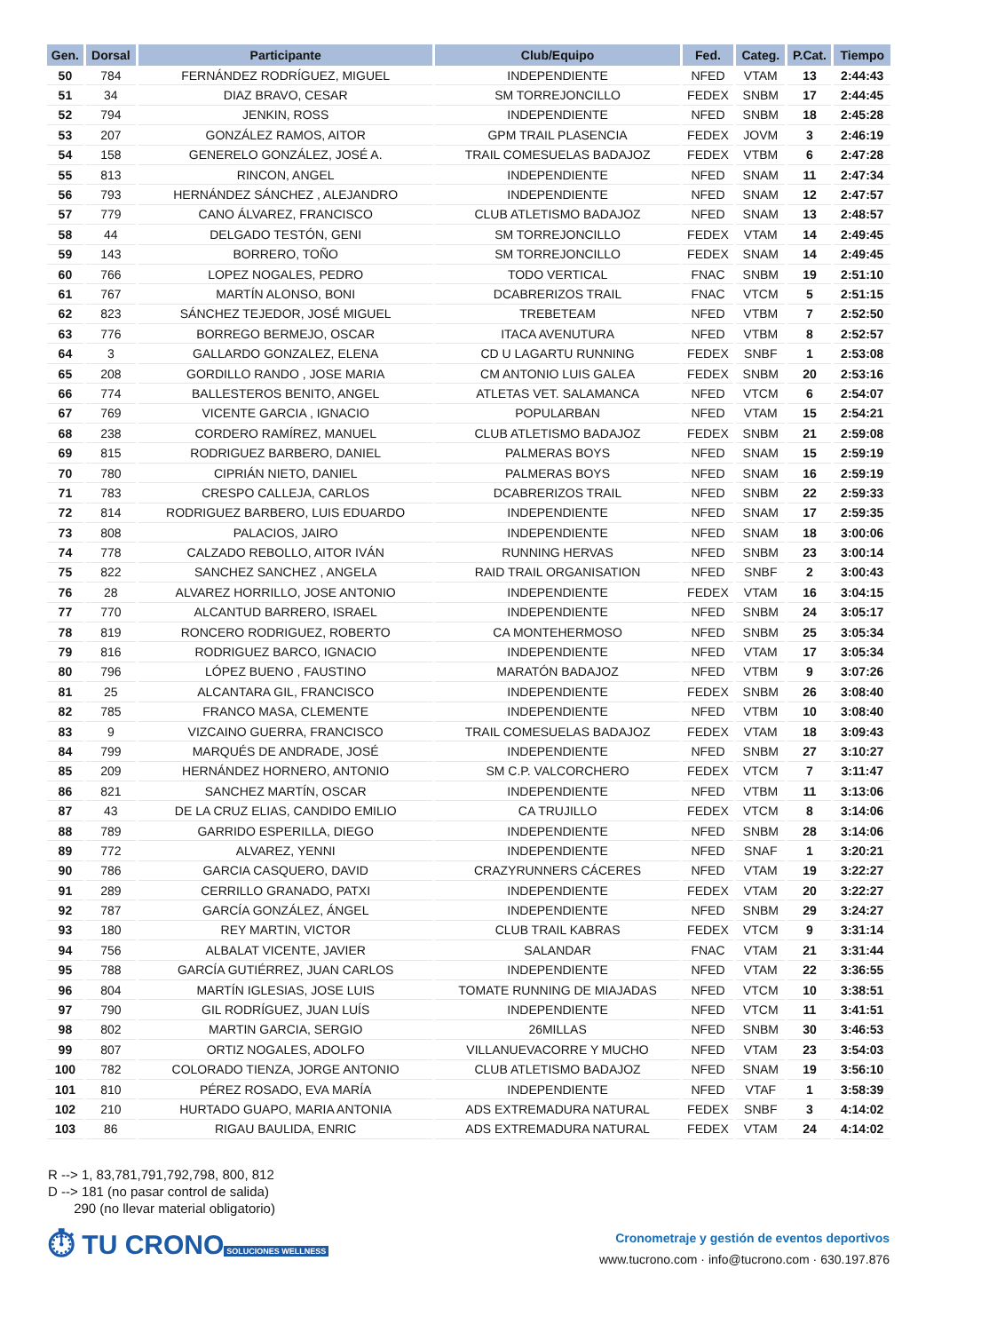| Gen. | Dorsal | Participante | Club/Equipo | Fed. | Categ. | P.Cat. | Tiempo |
| --- | --- | --- | --- | --- | --- | --- | --- |
| 50 | 784 | FERNÁNDEZ RODRÍGUEZ, MIGUEL | INDEPENDIENTE | NFED | VTAM | 13 | 2:44:43 |
| 51 | 34 | DIAZ BRAVO, CESAR | SM TORREJONCILLO | FEDEX | SNBM | 17 | 2:44:45 |
| 52 | 794 | JENKIN, ROSS | INDEPENDIENTE | NFED | SNBM | 18 | 2:45:28 |
| 53 | 207 | GONZÁLEZ RAMOS, AITOR | GPM TRAIL PLASENCIA | FEDEX | JOVM | 3 | 2:46:19 |
| 54 | 158 | GENERELO GONZÁLEZ, JOSÉ A. | TRAIL COMESUELAS BADAJOZ | FEDEX | VTBM | 6 | 2:47:28 |
| 55 | 813 | RINCON, ANGEL | INDEPENDIENTE | NFED | SNAM | 11 | 2:47:34 |
| 56 | 793 | HERNÁNDEZ SÁNCHEZ , ALEJANDRO | INDEPENDIENTE | NFED | SNAM | 12 | 2:47:57 |
| 57 | 779 | CANO ÁLVAREZ, FRANCISCO | CLUB ATLETISMO BADAJOZ | NFED | SNAM | 13 | 2:48:57 |
| 58 | 44 | DELGADO TESTÓN, GENI | SM TORREJONCILLO | FEDEX | VTAM | 14 | 2:49:45 |
| 59 | 143 | BORRERO, TOÑO | SM TORREJONCILLO | FEDEX | SNAM | 14 | 2:49:45 |
| 60 | 766 | LOPEZ NOGALES, PEDRO | TODO VERTICAL | FNAC | SNBM | 19 | 2:51:10 |
| 61 | 767 | MARTÍN ALONSO, BONI | DCABRERIZOS TRAIL | FNAC | VTCM | 5 | 2:51:15 |
| 62 | 823 | SÁNCHEZ TEJEDOR, JOSÉ MIGUEL | TREBETEAM | NFED | VTBM | 7 | 2:52:50 |
| 63 | 776 | BORREGO BERMEJO, OSCAR | ITACA AVENUTURA | NFED | VTBM | 8 | 2:52:57 |
| 64 | 3 | GALLARDO GONZALEZ, ELENA | CD U LAGARTU RUNNING | FEDEX | SNBF | 1 | 2:53:08 |
| 65 | 208 | GORDILLO RANDO , JOSE MARIA | CM ANTONIO LUIS GALEA | FEDEX | SNBM | 20 | 2:53:16 |
| 66 | 774 | BALLESTEROS BENITO, ANGEL | ATLETAS VET. SALAMANCA | NFED | VTCM | 6 | 2:54:07 |
| 67 | 769 | VICENTE GARCIA , IGNACIO | POPULARBAN | NFED | VTAM | 15 | 2:54:21 |
| 68 | 238 | CORDERO RAMÍREZ, MANUEL | CLUB ATLETISMO BADAJOZ | FEDEX | SNBM | 21 | 2:59:08 |
| 69 | 815 | RODRIGUEZ BARBERO, DANIEL | PALMERAS BOYS | NFED | SNAM | 15 | 2:59:19 |
| 70 | 780 | CIPRIÁN NIETO, DANIEL | PALMERAS BOYS | NFED | SNAM | 16 | 2:59:19 |
| 71 | 783 | CRESPO CALLEJA, CARLOS | DCABRERIZOS TRAIL | NFED | SNBM | 22 | 2:59:33 |
| 72 | 814 | RODRIGUEZ BARBERO, LUIS EDUARDO | INDEPENDIENTE | NFED | SNAM | 17 | 2:59:35 |
| 73 | 808 | PALACIOS, JAIRO | INDEPENDIENTE | NFED | SNAM | 18 | 3:00:06 |
| 74 | 778 | CALZADO REBOLLO, AITOR IVÁN | RUNNING HERVAS | NFED | SNBM | 23 | 3:00:14 |
| 75 | 822 | SANCHEZ SANCHEZ , ANGELA | RAID TRAIL ORGANISATION | NFED | SNBF | 2 | 3:00:43 |
| 76 | 28 | ALVAREZ HORRILLO, JOSE ANTONIO | INDEPENDIENTE | FEDEX | VTAM | 16 | 3:04:15 |
| 77 | 770 | ALCANTUD BARRERO, ISRAEL | INDEPENDIENTE | NFED | SNBM | 24 | 3:05:17 |
| 78 | 819 | RONCERO RODRIGUEZ, ROBERTO | CA MONTEHERMOSO | NFED | SNBM | 25 | 3:05:34 |
| 79 | 816 | RODRIGUEZ BARCO, IGNACIO | INDEPENDIENTE | NFED | VTAM | 17 | 3:05:34 |
| 80 | 796 | LÓPEZ BUENO , FAUSTINO | MARATÓN BADAJOZ | NFED | VTBM | 9 | 3:07:26 |
| 81 | 25 | ALCANTARA GIL, FRANCISCO | INDEPENDIENTE | FEDEX | SNBM | 26 | 3:08:40 |
| 82 | 785 | FRANCO MASA, CLEMENTE | INDEPENDIENTE | NFED | VTBM | 10 | 3:08:40 |
| 83 | 9 | VIZCAINO GUERRA, FRANCISCO | TRAIL COMESUELAS BADAJOZ | FEDEX | VTAM | 18 | 3:09:43 |
| 84 | 799 | MARQUÉS DE ANDRADE, JOSÉ | INDEPENDIENTE | NFED | SNBM | 27 | 3:10:27 |
| 85 | 209 | HERNÁNDEZ HORNERO, ANTONIO | SM C.P. VALCORCHERO | FEDEX | VTCM | 7 | 3:11:47 |
| 86 | 821 | SANCHEZ MARTÍN, OSCAR | INDEPENDIENTE | NFED | VTBM | 11 | 3:13:06 |
| 87 | 43 | DE LA CRUZ ELIAS, CANDIDO EMILIO | CA TRUJILLO | FEDEX | VTCM | 8 | 3:14:06 |
| 88 | 789 | GARRIDO ESPERILLA, DIEGO | INDEPENDIENTE | NFED | SNBM | 28 | 3:14:06 |
| 89 | 772 | ALVAREZ, YENNI | INDEPENDIENTE | NFED | SNAF | 1 | 3:20:21 |
| 90 | 786 | GARCIA CASQUERO, DAVID | CRAZYRUNNERS CÁCERES | NFED | VTAM | 19 | 3:22:27 |
| 91 | 289 | CERRILLO GRANADO, PATXI | INDEPENDIENTE | FEDEX | VTAM | 20 | 3:22:27 |
| 92 | 787 | GARCÍA GONZÁLEZ, ÁNGEL | INDEPENDIENTE | NFED | SNBM | 29 | 3:24:27 |
| 93 | 180 | REY MARTIN, VICTOR | CLUB TRAIL KABRAS | FEDEX | VTCM | 9 | 3:31:14 |
| 94 | 756 | ALBALAT VICENTE, JAVIER | SALANDAR | FNAC | VTAM | 21 | 3:31:44 |
| 95 | 788 | GARCÍA GUTIÉRREZ, JUAN CARLOS | INDEPENDIENTE | NFED | VTAM | 22 | 3:36:55 |
| 96 | 804 | MARTÍN IGLESIAS, JOSE LUIS | TOMATE RUNNING DE MIAJADAS | NFED | VTCM | 10 | 3:38:51 |
| 97 | 790 | GIL RODRÍGUEZ, JUAN LUÍS | INDEPENDIENTE | NFED | VTCM | 11 | 3:41:51 |
| 98 | 802 | MARTIN GARCIA, SERGIO | 26MILLAS | NFED | SNBM | 30 | 3:46:53 |
| 99 | 807 | ORTIZ NOGALES, ADOLFO | VILLANUEVACORRE Y MUCHO | NFED | VTAM | 23 | 3:54:03 |
| 100 | 782 | COLORADO TIENZA, JORGE ANTONIO | CLUB ATLETISMO BADAJOZ | NFED | SNAM | 19 | 3:56:10 |
| 101 | 810 | PÉREZ ROSADO, EVA MARÍA | INDEPENDIENTE | NFED | VTAF | 1 | 3:58:39 |
| 102 | 210 | HURTADO GUAPO, MARIA ANTONIA | ADS EXTREMADURA NATURAL | FEDEX | SNBF | 3 | 4:14:02 |
| 103 | 86 | RIGAU BAULIDA, ENRIC | ADS EXTREMADURA NATURAL | FEDEX | VTAM | 24 | 4:14:02 |
R --> 1, 83,781,791,792,798, 800, 812
D --> 181 (no pasar control de salida)
290 (no llevar material obligatorio)
⏱ TU CRONO
SOLUCIONES WELLNESS
Cronometraje y gestión de eventos deportivos
www.tucrono.com · info@tucrono.com · 630.197.876